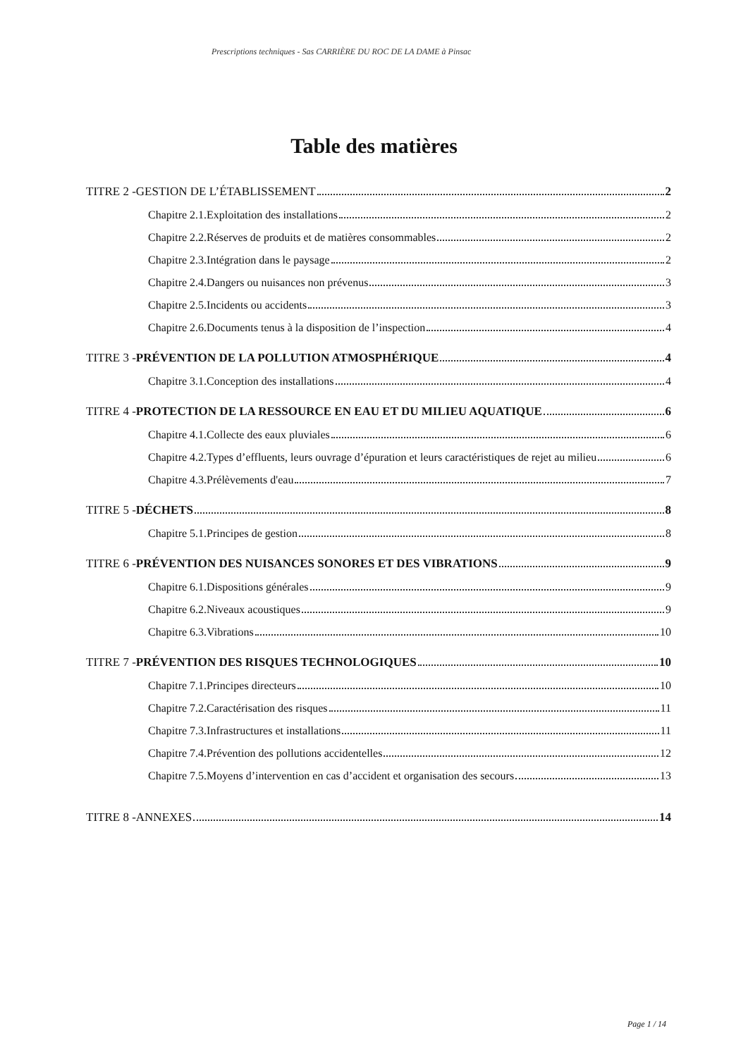Prescriptions techniques - Sas CARRIÈRE DU ROC DE LA DAME à Pinsac
Table des matières
TITRE 2 -GESTION DE L’ÉTABLISSEMENT 2
Chapitre 2.1.Exploitation des installations 2
Chapitre 2.2.Réserves de produits et de matières consommables 2
Chapitre 2.3.Intégration dans le paysage 2
Chapitre 2.4.Dangers ou nuisances non prévenus 3
Chapitre 2.5.Incidents ou accidents 3
Chapitre 2.6.Documents tenus à la disposition de l’inspection 4
TITRE 3 -PRÉVENTION DE LA POLLUTION ATMOSPHÉRIQUE 4
Chapitre 3.1.Conception des installations 4
TITRE 4 -PROTECTION DE LA RESSOURCE EN EAU ET DU MILIEU AQUATIQUE 6
Chapitre 4.1.Collecte des eaux pluviales 6
Chapitre 4.2.Types d’effluents, leurs ouvrage d’épuration et leurs caractéristiques de rejet au milieu 6
Chapitre 4.3.Prélèvements d'eau 7
TITRE 5 -DÉCHETS 8
Chapitre 5.1.Principes de gestion 8
TITRE 6 -PRÉVENTION DES NUISANCES SONORES ET DES VIBRATIONS 9
Chapitre 6.1.Dispositions générales 9
Chapitre 6.2.Niveaux acoustiques 9
Chapitre 6.3.Vibrations 10
TITRE 7 -PRÉVENTION DES RISQUES TECHNOLOGIQUES 10
Chapitre 7.1.Principes directeurs 10
Chapitre 7.2.Caractérisation des risques 11
Chapitre 7.3.Infrastructures et installations 11
Chapitre 7.4.Prévention des pollutions accidentelles 12
Chapitre 7.5.Moyens d’intervention en cas d’accident et organisation des secours 13
TITRE 8 -ANNEXES 14
Page 1 / 14